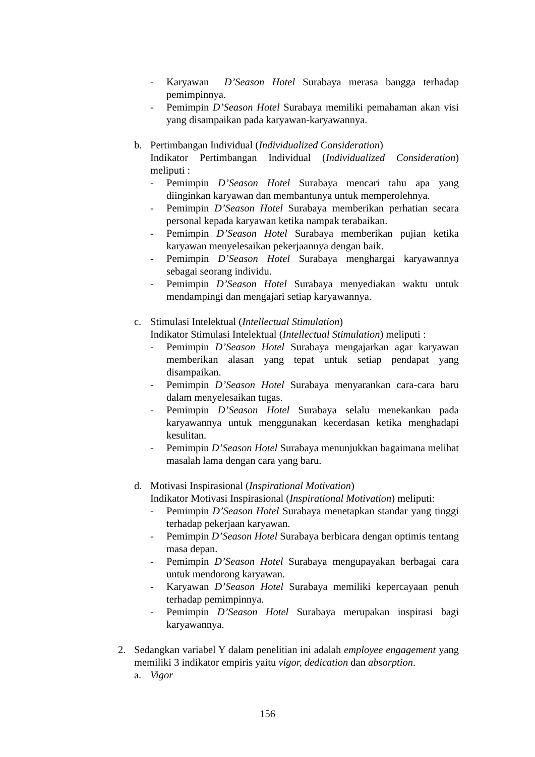- Karyawan D’Season Hotel Surabaya merasa bangga terhadap pemimpinnya.
- Pemimpin D’Season Hotel Surabaya memiliki pemahaman akan visi yang disampaikan pada karyawan-karyawannya.
b. Pertimbangan Individual (Individualized Consideration)
Indikator Pertimbangan Individual (Individualized Consideration) meliputi :
- Pemimpin D’Season Hotel Surabaya mencari tahu apa yang diinginkan karyawan dan membantunya untuk memperolehnya.
- Pemimpin D’Season Hotel Surabaya memberikan perhatian secara personal kepada karyawan ketika nampak terabaikan.
- Pemimpin D’Season Hotel Surabaya memberikan pujian ketika karyawan menyelesaikan pekerjaannya dengan baik.
- Pemimpin D’Season Hotel Surabaya menghargai karyawannya sebagai seorang individu.
- Pemimpin D’Season Hotel Surabaya menyediakan waktu untuk mendampingi dan mengajari setiap karyawannya.
c. Stimulasi Intelektual (Intellectual Stimulation)
Indikator Stimulasi Intelektual (Intellectual Stimulation) meliputi :
- Pemimpin D’Season Hotel Surabaya mengajarkan agar karyawan memberikan alasan yang tepat untuk setiap pendapat yang disampaikan.
- Pemimpin D’Season Hotel Surabaya menyarankan cara-cara baru dalam menyelesaikan tugas.
- Pemimpin D’Season Hotel Surabaya selalu menekankan pada karyawannya untuk menggunakan kecerdasan ketika menghadapi kesulitan.
- Pemimpin D’Season Hotel Surabaya menunjukkan bagaimana melihat masalah lama dengan cara yang baru.
d. Motivasi Inspirasional (Inspirational Motivation)
Indikator Motivasi Inspirasional (Inspirational Motivation) meliputi:
- Pemimpin D’Season Hotel Surabaya menetapkan standar yang tinggi terhadap pekerjaan karyawan.
- Pemimpin D’Season Hotel Surabaya berbicara dengan optimis tentang masa depan.
- Pemimpin D’Season Hotel Surabaya mengupayakan berbagai cara untuk mendorong karyawan.
- Karyawan D’Season Hotel Surabaya memiliki kepercayaan penuh terhadap pemimpinnya.
- Pemimpin D’Season Hotel Surabaya merupakan inspirasi bagi karyawannya.
2. Sedangkan variabel Y dalam penelitian ini adalah employee engagement yang memiliki 3 indikator empiris yaitu vigor, dedication dan absorption.
a. Vigor
156